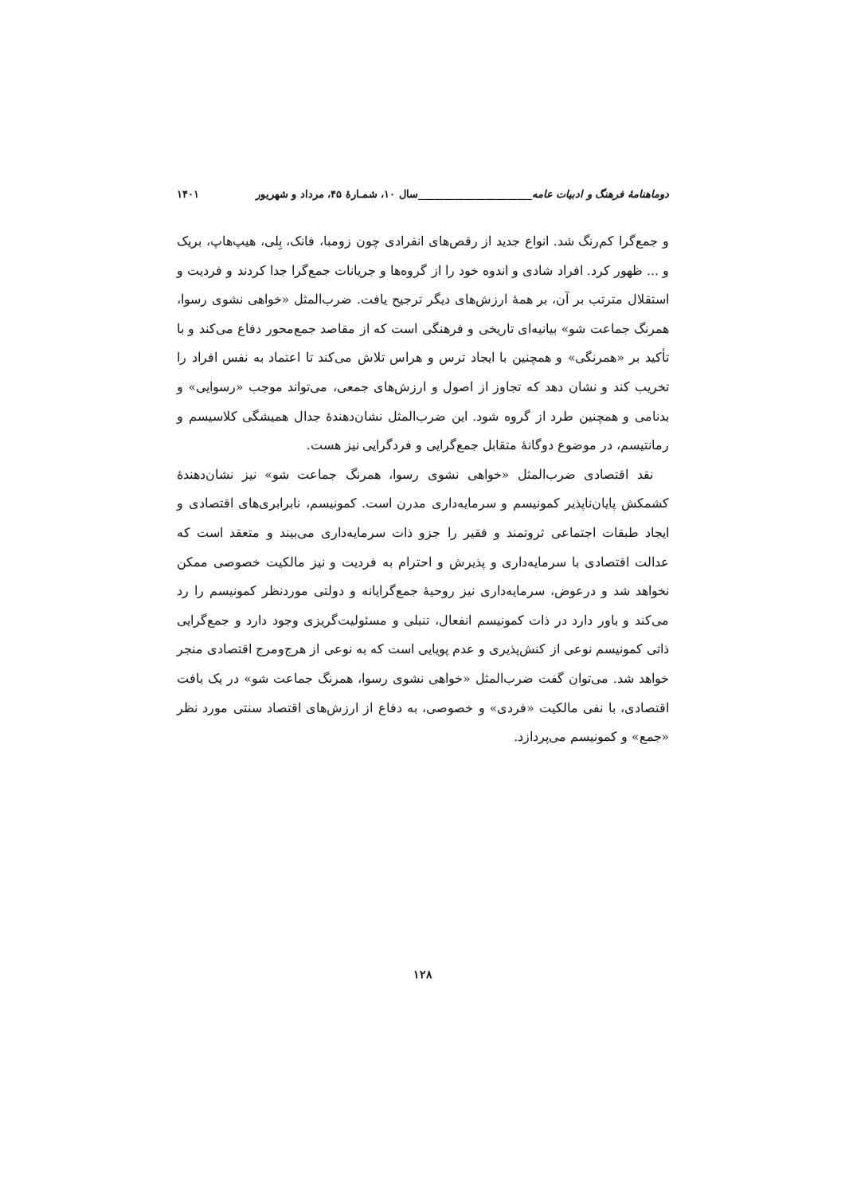دوماهنامهٔ فرهنگ و ادبیات عامه______________________سال ۱۰، شمـارهٔ ۴۵، مرداد و شهریور ۱۴۰۱
و جمع‌گرا کم‌رنگ شد. انواع جدید از رقص‌های انفرادی چون زومبا، فانک، بِلی، هیپ‌هاپ، بریک و ... ظهور کرد. افراد شادی و اندوه خود را از گروه‌ها و جریانات جمع‌گرا جدا کردند و فردیت و استقلال مترتب بر آن، بر همهٔ ارزش‌های دیگر ترجیح یافت. ضرب‌المثل «خواهی نشوی رسوا، همرنگ جماعت شو» بیانیه‌ای تاریخی و فرهنگی است که از مقاصد جمع‌محور دفاع می‌کند و با تأکید بر «همرنگی» و همچنین با ایجاد ترس و هراس تلاش می‌کند تا اعتماد به نفس افراد را تخریب کند و نشان دهد که تجاوز از اصول و ارزش‌های جمعی، می‌تواند موجب «رسوایی» و بدنامی و همچنین طرد از گروه شود. این ضرب‌المثل نشان‌دهندهٔ جدال همیشگی کلاسیسم و رمانتیسم، در موضوع دوگانهٔ متقابل جمع‌گرایی و فردگرایی نیز هست.
نقد اقتصادی ضرب‌المثل «خواهی نشوی رسوا، همرنگ جماعت شو» نیز نشان‌دهندهٔ کشمکش پایان‌ناپذیر کمونیسم و سرمایه‌داری مدرن است. کمونیسم، نابرابری‌های اقتصادی و ایجاد طبقات اجتماعی ثروتمند و فقیر را جزو ذات سرمایه‌داری می‌بیند و متعقد است که عدالت اقتصادی با سرمایه‌داری و پذیرش و احترام به فردیت و نیز مالکیت خصوصی ممکن نخواهد شد و درعوض، سرمایه‌داری نیز روحیهٔ جمع‌گرایانه و دولتی موردنظر کمونیسم را رد می‌کند و باور دارد در ذات کمونیسم انفعال، تنبلی و مسئولیت‌گریزی وجود دارد و جمع‌گرایی ذاتی کمونیسم نوعی از کنش‌پذیری و عدم پویایی است که به نوعی از هرج‌ومرج اقتصادی منجر خواهد شد. می‌توان گفت ضرب‌المثل «خواهی نشوی رسوا، همرنگ جماعت شو» در یک بافت اقتصادی، با نفی مالکیت «فردی» و خصوصی، به دفاع از ارزش‌های اقتصاد سنتی مورد نظر «جمع» و کمونیسم می‌پردازد.
۱۲۸